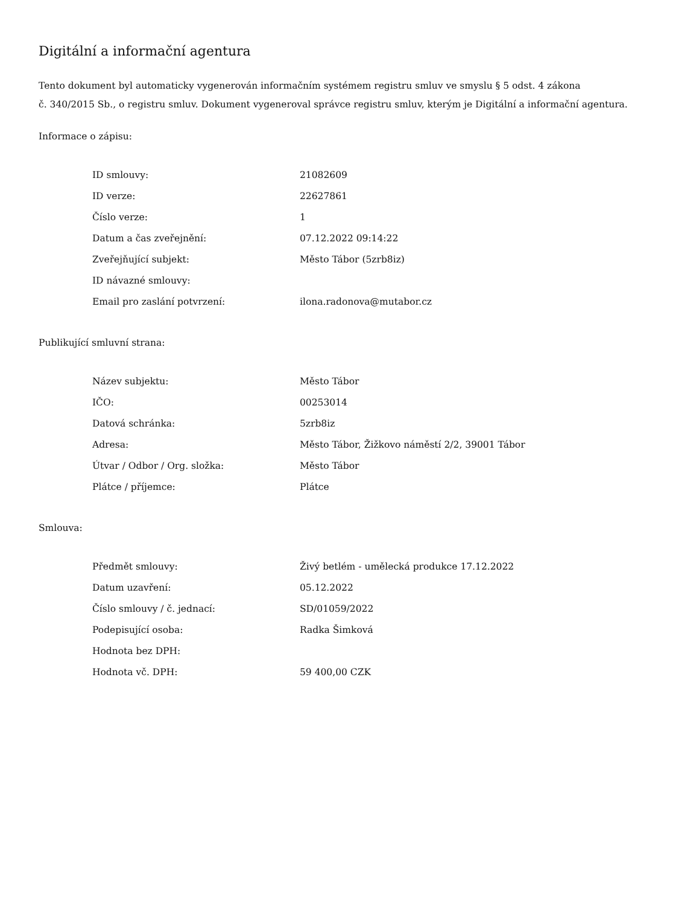Digitální a informační agentura
Tento dokument byl automaticky vygenerován informačním systémem registru smluv ve smyslu § 5 odst. 4 zákona
č. 340/2015 Sb., o registru smluv. Dokument vygeneroval správce registru smluv, kterým je Digitální a informační agentura.
Informace o zápisu:
| ID smlouvy: | 21082609 |
| ID verze: | 22627861 |
| Číslo verze: | 1 |
| Datum a čas zveřejnění: | 07.12.2022 09:14:22 |
| Zveřejňující subjekt: | Město Tábor (5zrb8iz) |
| ID návazné smlouvy: | |
| Email pro zaslání potvrzení: | ilona.radonova@mutabor.cz |
Publikující smluvní strana:
| Název subjektu: | Město Tábor |
| IČO: | 00253014 |
| Datová schránka: | 5zrb8iz |
| Adresa: | Město Tábor, Žižkovo náměstí 2/2, 39001 Tábor |
| Útvar / Odbor / Org. složka: | Město Tábor |
| Plátce / příjemce: | Plátce |
Smlouva:
| Předmět smlouvy: | Živý betlém - umělecká produkce 17.12.2022 |
| Datum uzavření: | 05.12.2022 |
| Číslo smlouvy / č. jednací: | SD/01059/2022 |
| Podepisující osoba: | Radka Šimková |
| Hodnota bez DPH: | |
| Hodnota vč. DPH: | 59 400,00 CZK |